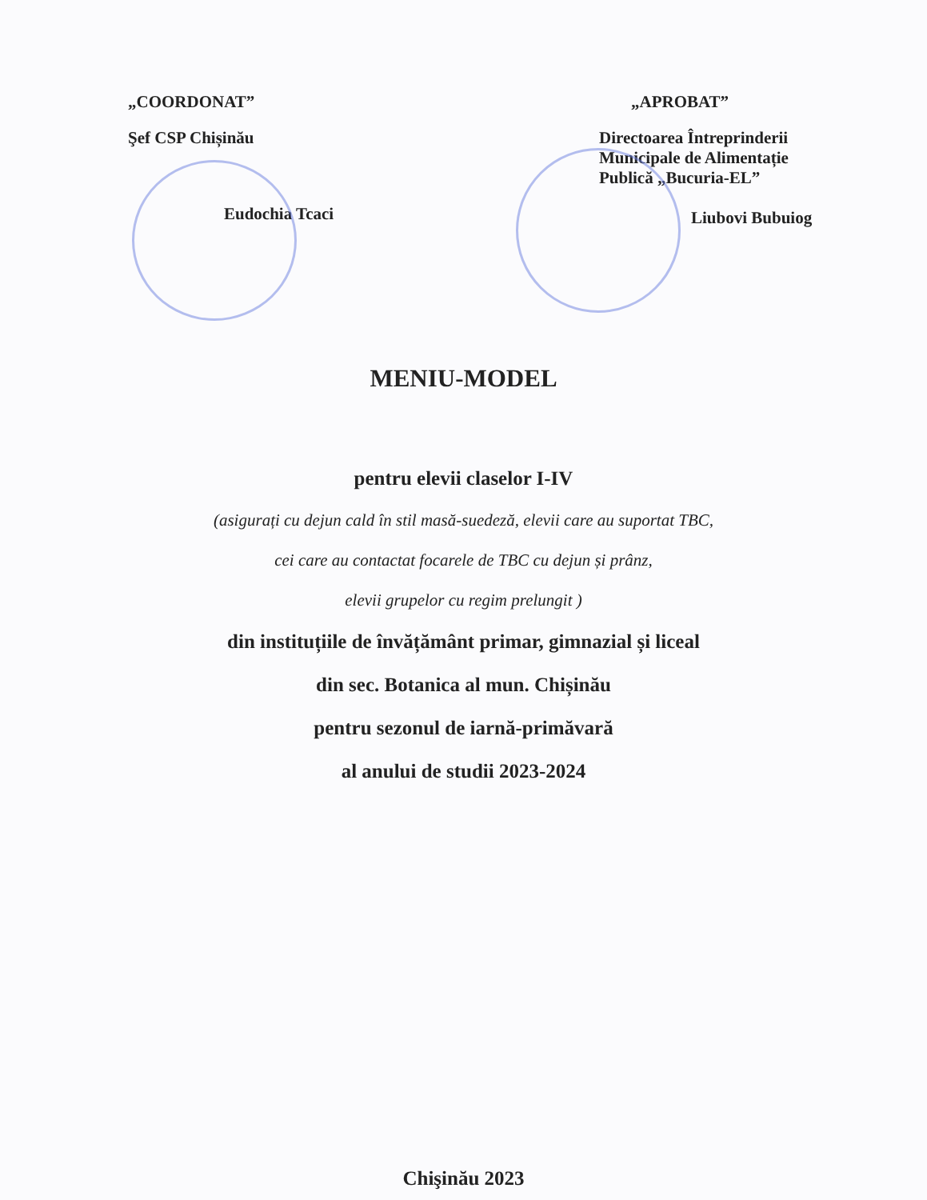„COORDONAT”
Şef CSP Chișinău
Eudochia Tcaci
„APROBAT”
Directoarea Întreprinderii
Municipale de Alimentație
Publică „Bucuria-EL”
Liubovi Bubuiog
MENIU-MODEL
pentru elevii claselor I-IV
(asigurați cu dejun cald în stil masă-suedeză, elevii care au suportat TBC,
cei care au contactat focarele de TBC cu dejun și prânz,
elevii grupelor cu regim prelungit )
din instituțiile de învățământ primar, gimnazial și liceal
din sec. Botanica al mun. Chișinău
pentru sezonul de iarnă-primăvară
al anului de studii 2023-2024
Chişinău 2023